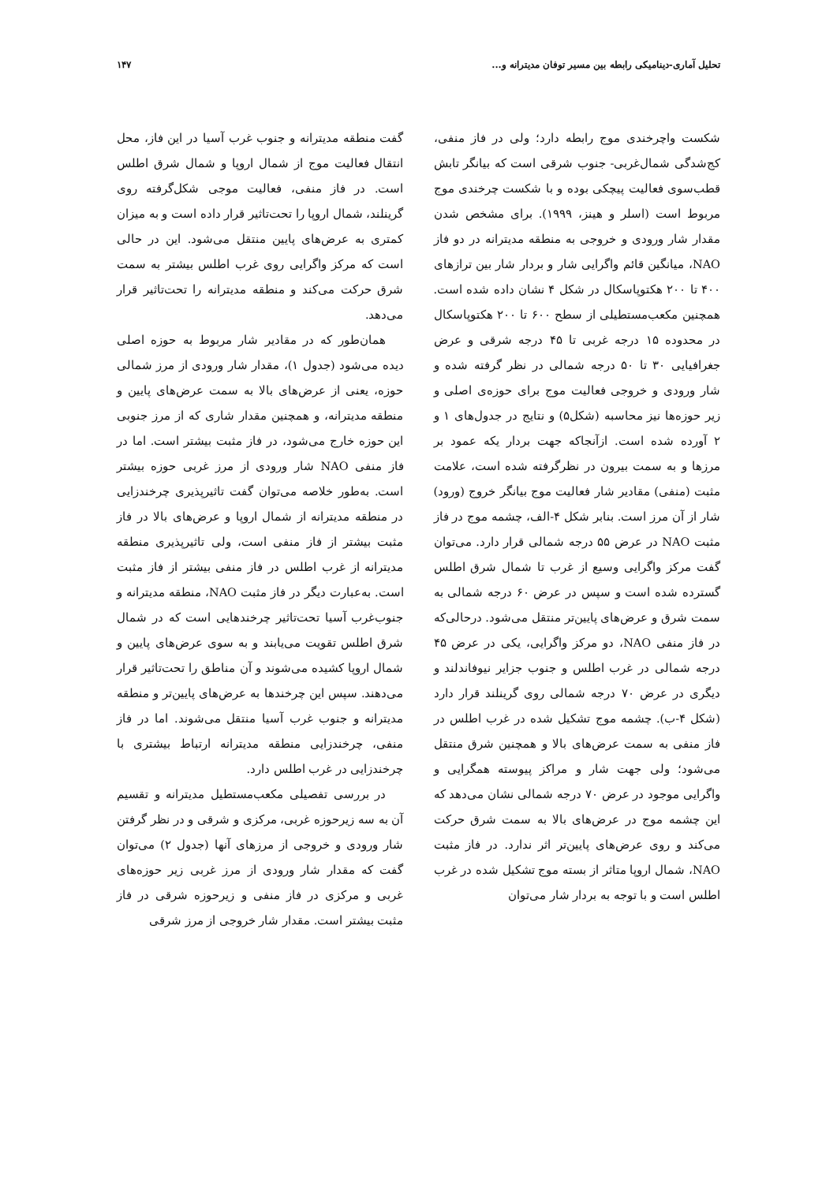تحلیل آماری-دینامیکی رابطه بین مسیر توفان مدیترانه و... ۱۴۷
شکست واچرخندی موج رابطه دارد؛ ولی در فاز منفی، کج‌شدگی شمال‌غربی- جنوب شرقی است که بیانگر تابش قطب‌سوی فعالیت پیچکی بوده و با شکست چرخندی موج مربوط است (اسلر و هینز، ۱۹۹۹). برای مشخص شدن مقدار شار ورودی و خروجی به منطقه مدیترانه در دو فاز NAO، میانگین قائم واگرایی شار و بردار شار بین ترازهای ۴۰۰ تا ۲۰۰ هکتوپاسکال در شکل ۴ نشان داده شده است. همچنین مکعب‌مستطیلی از سطح ۶۰۰ تا ۲۰۰ هکتوپاسکال در محدوده ۱۵ درجه غربی تا ۴۵ درجه شرقی و عرض جغرافیایی ۳۰ تا ۵۰ درجه شمالی در نظر گرفته شده و شار ورودی و خروجی فعالیت موج برای حوزه‌ی اصلی و زیر حوزه‌ها نیز محاسبه (شکل۵) و نتایج در جدول‌های ۱ و ۲ آورده شده است. ازآنجاکه جهت بردار یکه عمود بر مرزها و به سمت بیرون در نظرگرفته شده است، علامت مثبت (منفی) مقادیر شار فعالیت موج بیانگر خروج (ورود) شار از آن مرز است. بنابر شکل ۴-الف، چشمه موج در فاز مثبت NAO در عرض ۵۵ درجه شمالی قرار دارد. می‌توان گفت مرکز واگرایی وسیع از غرب تا شمال شرق اطلس گسترده شده است و سپس در عرض ۶۰ درجه شمالی به سمت شرق و عرض‌های پایین‌تر منتقل می‌شود. درحالی‌که در فاز منفی NAO، دو مرکز واگرایی، یکی در عرض ۴۵ درجه شمالی در غرب اطلس و جنوب جزایر نیوفاندلند و دیگری در عرض ۷۰ درجه شمالی روی گرینلند قرار دارد (شکل ۴-ب). چشمه موج تشکیل شده در غرب اطلس در فاز منفی به سمت عرض‌های بالا و همچنین شرق منتقل می‌شود؛ ولی جهت شار و مراکز پیوسته همگرایی و واگرایی موجود در عرض ۷۰ درجه شمالی نشان می‌دهد که این چشمه موج در عرض‌های بالا به سمت شرق حرکت می‌کند و روی عرض‌های پایین‌تر اثر ندارد. در فاز مثبت NAO، شمال اروپا متاثر از بسته موج تشکیل شده در غرب اطلس است و با توجه به بردار شار می‌توان
گفت منطقه مدیترانه و جنوب غرب آسیا در این فاز، محل انتقال فعالیت موج از شمال اروپا و شمال شرق اطلس است. در فاز منفی، فعالیت موجی شکل‌گرفته روی گرینلند، شمال اروپا را تحت‌تاثیر قرار داده است و به میزان کمتری به عرض‌های پایین منتقل می‌شود. این در حالی است که مرکز واگرایی روی غرب اطلس بیشتر به سمت شرق حرکت می‌کند و منطقه مدیترانه را تحت‌تاثیر قرار می‌دهد.
همان‌طور که در مقادیر شار مربوط به حوزه اصلی دیده می‌شود (جدول ۱)، مقدار شار ورودی از مرز شمالی حوزه، یعنی از عرض‌های بالا به سمت عرض‌های پایین و منطقه مدیترانه، و همچنین مقدار شاری که از مرز جنوبی این حوزه خارج می‌شود، در فاز مثبت بیشتر است. اما در فاز منفی NAO شار ورودی از مرز غربی حوزه بیشتر است. به‌طور خلاصه می‌توان گفت تاثیرپذیری چرخندزایی در منطقه مدیترانه از شمال اروپا و عرض‌های بالا در فاز مثبت بیشتر از فاز منفی است، ولی تاثیرپذیری منطقه مدیترانه از غرب اطلس در فاز منفی بیشتر از فاز مثبت است. به‌عبارت دیگر در فاز مثبت NAO، منطقه مدیترانه و جنوب‌غرب آسیا تحت‌تاثیر چرخندهایی است که در شمال شرق اطلس تقویت می‌یابند و به سوی عرض‌های پایین و شمال اروپا کشیده می‌شوند و آن مناطق را تحت‌تاثیر قرار می‌دهند. سپس این چرخندها به عرض‌های پایین‌تر و منطقه مدیترانه و جنوب غرب آسیا منتقل می‌شوند. اما در فاز منفی، چرخندزایی منطقه مدیترانه ارتباط بیشتری با چرخندزایی در غرب اطلس دارد.
در بررسی تفصیلی مکعب‌مستطیل مدیترانه و تقسیم آن به سه زیرحوزه غربی، مرکزی و شرقی و در نظر گرفتن شار ورودی و خروجی از مرزهای آنها (جدول ۲) می‌توان گفت که مقدار شار ورودی از مرز غربی زیر حوزه‌های غربی و مرکزی در فاز منفی و زیرحوزه شرقی در فاز مثبت بیشتر است. مقدار شار خروجی از مرز شرقی